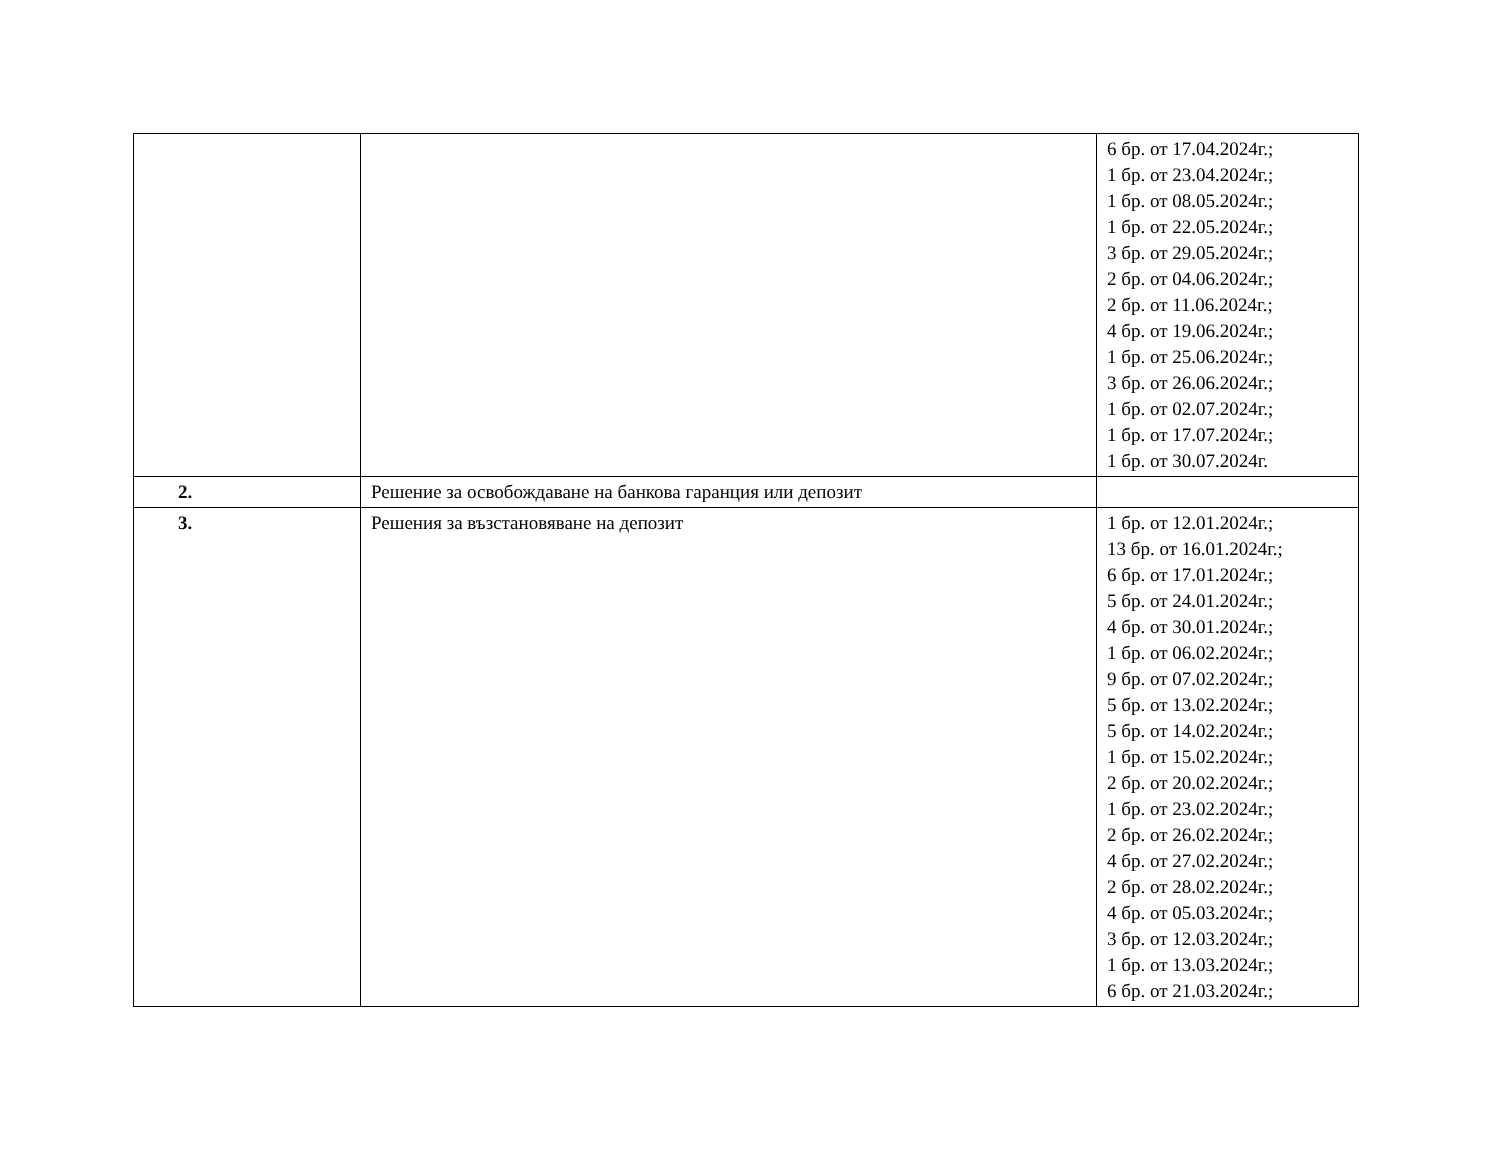| | | 6 бр. от 17.04.2024г.; 1 бр. от 23.04.2024г.; 1 бр. от 08.05.2024г.; 1 бр. от 22.05.2024г.; 3 бр. от 29.05.2024г.; 2 бр. от 04.06.2024г.; 2 бр. от 11.06.2024г.; 4 бр. от 19.06.2024г.; 1 бр. от 25.06.2024г.; 3 бр. от 26.06.2024г.; 1 бр. от 02.07.2024г.; 1 бр. от 17.07.2024г.; 1 бр. от 30.07.2024г. |
| 2. | Решение за освобождаване на банкова гаранция или депозит | |
| 3. | Решения за възстановяване на депозит | 1 бр. от 12.01.2024г.; 13 бр. от 16.01.2024г.; 6 бр. от 17.01.2024г.; 5 бр. от 24.01.2024г.; 4 бр. от 30.01.2024г.; 1 бр. от 06.02.2024г.; 9 бр. от 07.02.2024г.; 5 бр. от 13.02.2024г.; 5 бр. от 14.02.2024г.; 1 бр. от 15.02.2024г.; 2 бр. от 20.02.2024г.; 1 бр. от 23.02.2024г.; 2 бр. от 26.02.2024г.; 4 бр. от 27.02.2024г.; 2 бр. от 28.02.2024г.; 4 бр. от 05.03.2024г.; 3 бр. от 12.03.2024г.; 1 бр. от 13.03.2024г.; 6 бр. от 21.03.2024г.; |